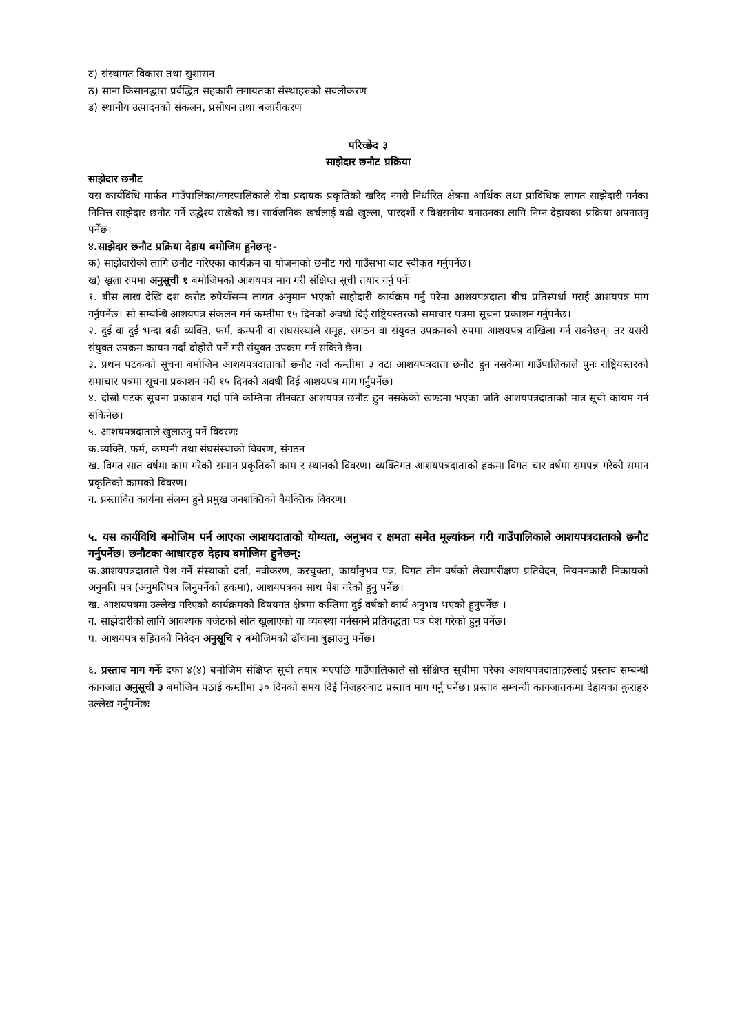ट) संस्थागत विकास तथा सुशासन
ठ) साना किसानद्धारा प्रर्वद्धित सहकारी लगायतका संस्थाहरुको सवलीकरण
ड) स्थानीय उत्पादनको संकलन, प्रसोधन तथा बजारीकरण
परिच्छेद ३
साझेदार छनौट प्रक्रिया
साझेदार छनौट
यस कार्यविधि मार्फत गाउँपालिका/नगरपालिकाले सेवा प्रदायक प्रकृतिको खरिद नगरी निर्धारित क्षेत्रमा आर्थिक तथा प्राविधिक लागत साझेदारी गर्नका निमित्त साझेदार छनौट गर्ने उद्धेश्य राखेको छ। सार्वजनिक खर्चलाई बढी खुल्ला, पारदर्शी र विश्वसनीय बनाउनका लागि निम्न देहायका प्रक्रिया अपनाउनु पर्नेछ।
४.साझेदार छनौट प्रक्रिया देहाय बमोजिम हुनेछन्:-
क) साझेदारीको लागि छनौट गरिएका कार्यक्रम वा योजनाको छनौट गरी गाउँसभा बाट स्वीकृत गर्नुपर्नेछ।
ख) खुला रुपमा अनुसूची १ बमोजिमको आशयपत्र माग गरी संक्षिप्त सूची तयार गर्नु पर्नेः
१. बीस लाख देखि दश करोड रुपैयाँसम्म लागत अनुमान भएको साझेदारी कार्यक्रम गर्नु परेमा आशयपत्रदाता बीच प्रतिस्पर्धा गराई आशयपत्र माग गर्नुपर्नेछ। सो सम्बन्धि आशयपत्र संकलन गर्न कम्तीमा १५ दिनको अवधी दिई राष्ट्रियस्तरको समाचार पत्रमा सूचना प्रकाशन गर्नुपर्नेछ।
२. दुई वा दुई भन्दा बढी व्यक्ति, फर्म, कम्पनी वा संघसंस्थाले समूह, संगठन वा संयुक्त उपक्रमको रुपमा आशयपत्र दाखिला गर्न सक्नेछन्। तर यसरी संयुक्त उपक्रम कायम गर्दा दोहोरो पर्ने गरी संयुक्त उपक्रम गर्न सकिने छैन।
३. प्रथम पटकको सूचना बमोजिम आशयपत्रदाताको छनौट गर्दा कम्तीमा ३ वटा आशयपत्रदाता छनौट हुन नसकेमा गाउँपालिकाले पुनः राष्ट्रियस्तरको समाचार पत्रमा सूचना प्रकाशन गरी १५ दिनको अवधी दिई आशयपत्र माग गर्नुपर्नेछ।
४. दोस्रो पटक सूचना प्रकाशन गर्दा पनि कम्तिमा तीनवटा आशयपत्र छनौट हुन नसकेको खण्डमा भएका जति आशयपत्रदाताको मात्र सूची कायम गर्न सकिनेछ।
५. आशयपत्रदाताले खुलाउनु पर्ने विवरणः
क.व्यक्ति, फर्म, कम्पनी तथा संघसंस्थाको विवरण, संगठन
ख. विगत सात वर्षमा काम गरेको समान प्रकृतिको काम र स्थानको विवरण। व्यक्तिगत आशयपत्रदाताको हकमा विगत चार वर्षमा समपन्न गरेको समान प्रकृतिको कामको विवरण।
ग. प्रस्तावित कार्यमा संलग्न हुने प्रमुख जनशक्तिको वैयक्तिक विवरण।
५. यस कार्यविधि बमोजिम पर्न आएका आशयदाताको योग्यता, अनुभव र क्षमता समेत मूल्यांकन गरी गाउँपालिकाले आशयपत्रदाताको छनौट गर्नुपर्नेछ। छनौटका आधारहरु देहाय बमोजिम हुनेछन्:
क.आशयपत्रदाताले पेश गर्ने संस्थाको दर्ता, नवीकरण, करचुक्ता, कार्यानुभव पत्र, विगत तीन वर्षको लेखापरीक्षण प्रतिवेदन, नियमनकारी निकायको अनुमति पत्र (अनुमतिपत्र लिनुपर्नेको हकमा), आशयपत्रका साथ पेश गरेको हुनु पर्नेछ।
ख. आशयपत्रमा उल्लेख गरिएको कार्यक्रमको विषयगत क्षेत्रमा कम्तिमा दुई वर्षको कार्य अनुभव भएको हुनुपर्नेछ ।
ग. साझेदारीको लागि आवश्यक बजेटको स्रोत खुलाएको वा व्यवस्था गर्नसक्ने प्रतिवद्धता पत्र पेश गरेको हुनु पर्नेछ।
घ. आशयपत्र सहितको निवेदन अनुसूचि २ बमोजिमको ढाँचामा बुझाउनु पर्नेछ।
६. प्रस्ताव माग गर्नेः दफा ४(४) बमोजिम संक्षिप्त सूची तयार भएपछि गाउँपालिकाले सो संक्षिप्त सूचीमा परेका आशयपत्रदाताहरुलाई प्रस्ताव सम्बन्धी कागजात अनुसूची ३ बमोजिम पठाई कम्तीमा ३० दिनको समय दिई निजहरुबाट प्रस्ताव माग गर्नु पर्नेछ। प्रस्ताव सम्बन्धी कागजातकमा देहायका कुराहरु उल्लेख गर्नुपर्नेछः